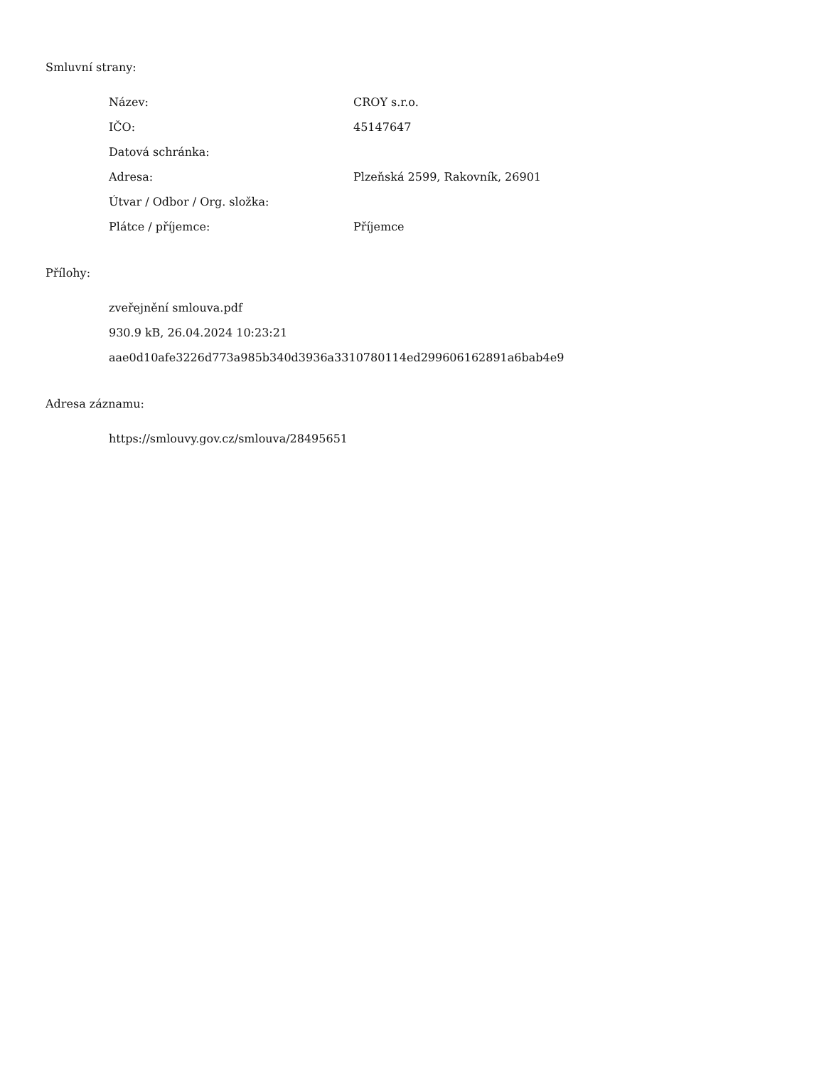Smluvní strany:
| Název: | CROY s.r.o. |
| IČO: | 45147647 |
| Datová schránka: | |
| Adresa: | Plzeňská 2599, Rakovník, 26901 |
| Útvar / Odbor / Org. složka: | |
| Plátce / příjemce: | Příjemce |
Přílohy:
zveřejnění smlouva.pdf
930.9 kB, 26.04.2024 10:23:21
aae0d10afe3226d773a985b340d3936a3310780114ed299606162891a6bab4e9
Adresa záznamu:
https://smlouvy.gov.cz/smlouva/28495651